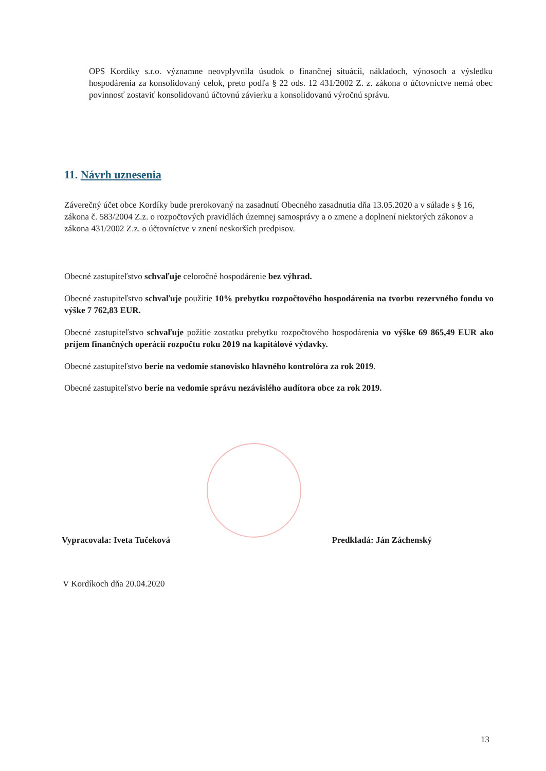OPS Kordíky s.r.o. významne neovplyvnila úsudok o finančnej situácii, nákladoch, výnosoch a výsledku hospodárenia za konsolidovaný celok, preto podľa § 22 ods. 12 431/2002 Z. z. zákona o účtovníctve nemá obec povinnosť zostaviť konsolidovanú účtovnú závierku a konsolidovanú výročnú správu.
11. Návrh uznesenia
Záverečný účet obce Kordíky bude prerokovaný na zasadnutí Obecného zasadnutia dňa 13.05.2020 a v súlade s § 16, zákona č. 583/2004 Z.z. o rozpočtových pravidlách územnej samosprávy a o zmene a doplnení niektorých zákonov a zákona 431/2002 Z.z. o účtovníctve v znení neskorších predpisov.
Obecné zastupiteľstvo schvaľuje celoročné hospodárenie bez výhrad.
Obecné zastupiteľstvo schvaľuje použitie 10% prebytku rozpočtového hospodárenia na tvorbu rezervného fondu vo výške 7 762,83 EUR.
Obecné zastupiteľstvo schvaľuje požitie zostatku prebytku rozpočtového hospodárenia vo výške 69 865,49 EUR ako príjem finančných operácií rozpočtu roku 2019 na kapitálové výdavky.
Obecné zastupiteľstvo berie na vedomie stanovisko hlavného kontrolóra za rok 2019.
Obecné zastupiteľstvo berie na vedomie správu nezávislého audítora obce za rok 2019.
Vypracovala: Iveta Tučeková Predkladá: Ján Záchenský
V Kordíkoch dňa 20.04.2020
13